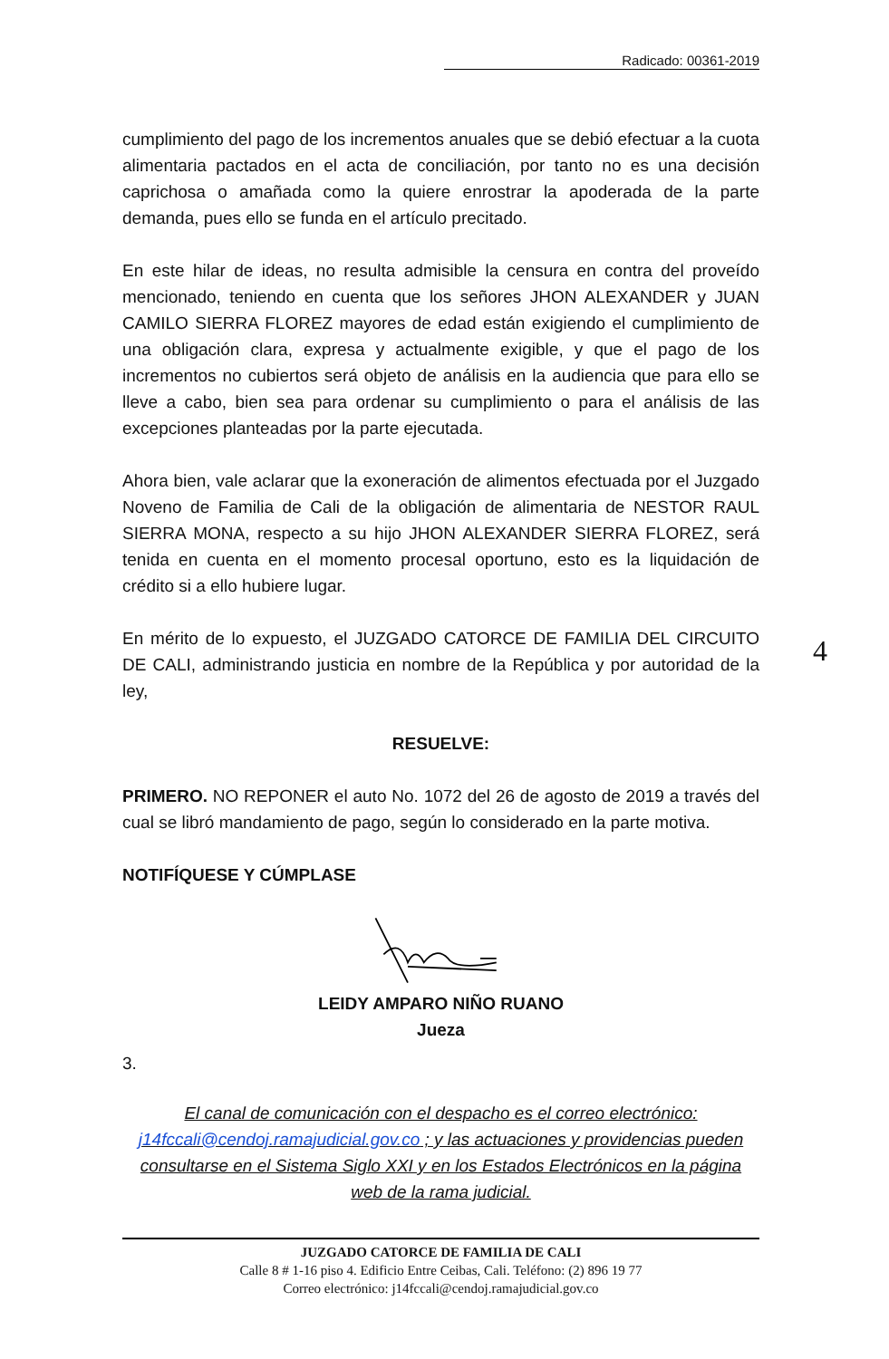Radicado: 00361-2019
cumplimiento del pago de los incrementos anuales que se debió efectuar a la cuota alimentaria pactados en el acta de conciliación, por tanto no es una decisión caprichosa o amañada como la quiere enrostrar la apoderada de la parte demanda, pues ello se funda en el artículo precitado.
En este hilar de ideas, no resulta admisible la censura en contra del proveído mencionado, teniendo en cuenta que los señores JHON ALEXANDER y JUAN CAMILO SIERRA FLOREZ mayores de edad están exigiendo el cumplimiento de una obligación clara, expresa y actualmente exigible, y que el pago de los incrementos no cubiertos será objeto de análisis en la audiencia que para ello se lleve a cabo, bien sea para ordenar su cumplimiento o para el análisis de las excepciones planteadas por la parte ejecutada.
Ahora bien, vale aclarar que la exoneración de alimentos efectuada por el Juzgado Noveno de Familia de Cali de la obligación de alimentaria de NESTOR RAUL SIERRA MONA, respecto a su hijo JHON ALEXANDER SIERRA FLOREZ, será tenida en cuenta en el momento procesal oportuno, esto es la liquidación de crédito si a ello hubiere lugar.
En mérito de lo expuesto, el JUZGADO CATORCE DE FAMILIA DEL CIRCUITO DE CALI, administrando justicia en nombre de la República y por autoridad de la ley,
4
RESUELVE:
PRIMERO. NO REPONER el auto No. 1072 del 26 de agosto de 2019 a través del cual se libró mandamiento de pago, según lo considerado en la parte motiva.
NOTIFÍQUESE Y CÚMPLASE
LEIDY AMPARO NIÑO RUANO
Jueza
3.
El canal de comunicación con el despacho es el correo electrónico:
j14fccali@cendoj.ramajudicial.gov.co ; y las actuaciones y providencias pueden consultarse en el Sistema Siglo XXI y en los Estados Electrónicos en la página web de la rama judicial.
JUZGADO CATORCE DE FAMILIA DE CALI
Calle 8 # 1-16 piso 4. Edificio Entre Ceibas, Cali. Teléfono: (2) 896 19 77
Correo electrónico: j14fccali@cendoj.ramajudicial.gov.co